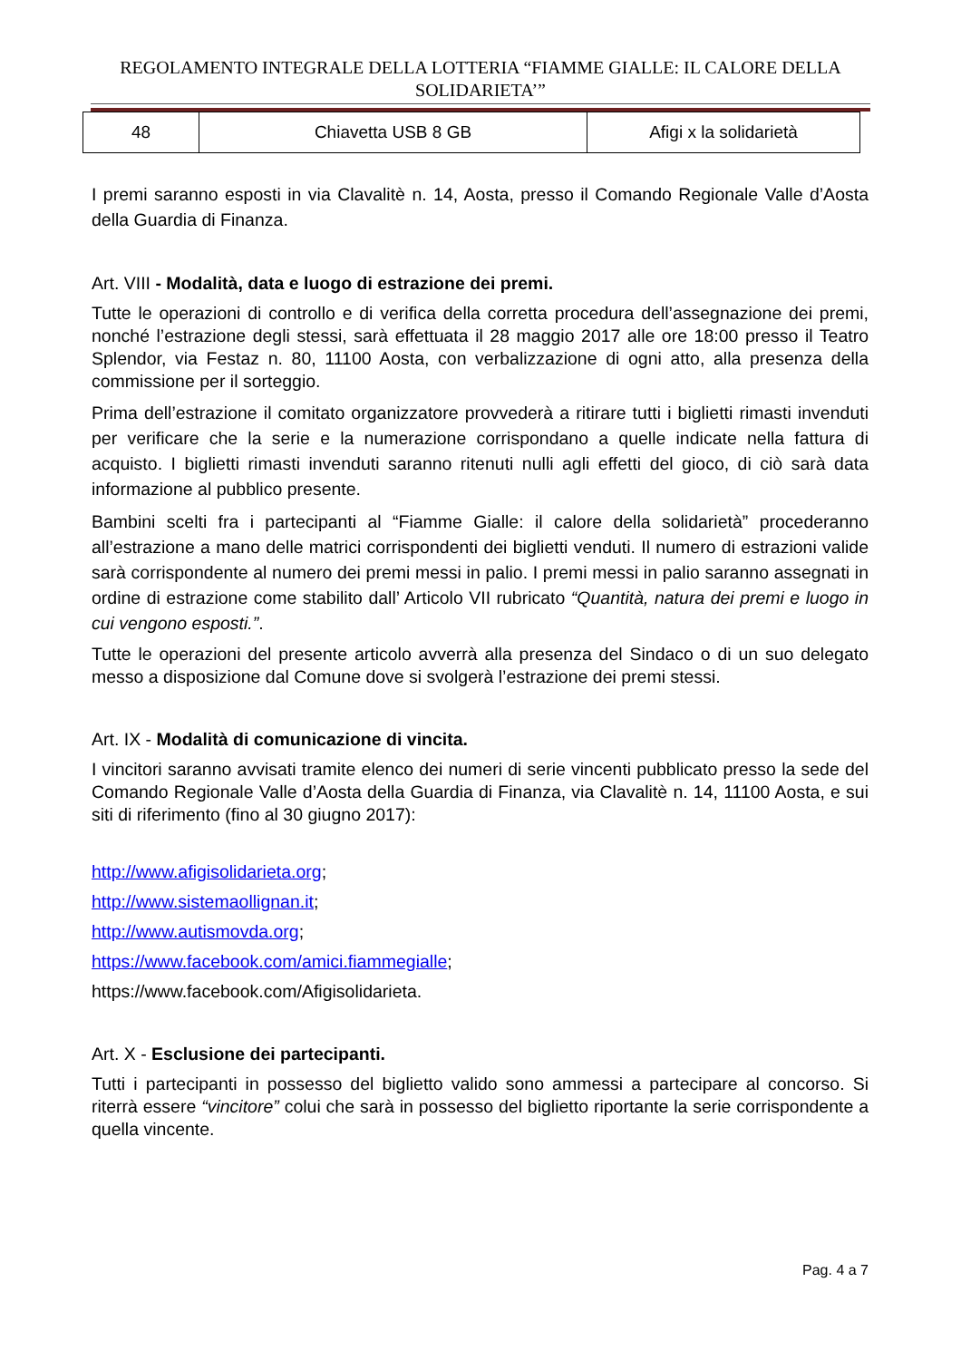REGOLAMENTO INTEGRALE DELLA LOTTERIA “FIAMME GIALLE: IL CALORE DELLA SOLIDARIETA’”
| 48 | Chiavetta USB 8 GB | Afigi x la solidarietà |
I premi saranno esposti in via Clavalitè n. 14, Aosta, presso il Comando Regionale Valle d’Aosta della Guardia di Finanza.
Art. VIII - Modalità, data e luogo di estrazione dei premi.
Tutte le operazioni di controllo e di verifica della corretta procedura dell’assegnazione dei premi, nonché l’estrazione degli stessi, sarà effettuata il 28 maggio 2017 alle ore 18:00 presso il Teatro Splendor, via Festaz n. 80, 11100 Aosta, con verbalizzazione di ogni atto, alla presenza della commissione per il sorteggio.
Prima dell’estrazione il comitato organizzatore provvederà a ritirare tutti i biglietti rimasti invenduti per verificare che la serie e la numerazione corrispondano a quelle indicate nella fattura di acquisto. I biglietti rimasti invenduti saranno ritenuti nulli agli effetti del gioco, di ciò sarà data informazione al pubblico presente.
Bambini scelti fra i partecipanti al “Fiamme Gialle: il calore della solidarietà” procederanno all’estrazione a mano delle matrici corrispondenti dei biglietti venduti. Il numero di estrazioni valide sarà corrispondente al numero dei premi messi in palio. I premi messi in palio saranno assegnati in ordine di estrazione come stabilito dall’ Articolo VII rubricato “Quantità, natura dei premi e luogo in cui vengono esposti.”.
Tutte le operazioni del presente articolo avverrà alla presenza del Sindaco o di un suo delegato messo a disposizione dal Comune dove si svolgerà l’estrazione dei premi stessi.
Art. IX - Modalità di comunicazione di vincita.
I vincitori saranno avvisati tramite elenco dei numeri di serie vincenti pubblicato presso la sede del Comando Regionale Valle d’Aosta della Guardia di Finanza, via Clavalitè n. 14, 11100 Aosta, e sui siti di riferimento (fino al 30 giugno 2017):
http://www.afigisolidarieta.org;
http://www.sistemaollignan.it;
http://www.autismovda.org;
https://www.facebook.com/amici.fiammegialle;
https://www.facebook.com/Afigisolidarieta.
Art. X - Esclusione dei partecipanti.
Tutti i partecipanti in possesso del biglietto valido sono ammessi a partecipare al concorso. Si riterrà essere “vincitore” colui che sarà in possesso del biglietto riportante la serie corrispondente a quella vincente.
Pag. 4 a 7